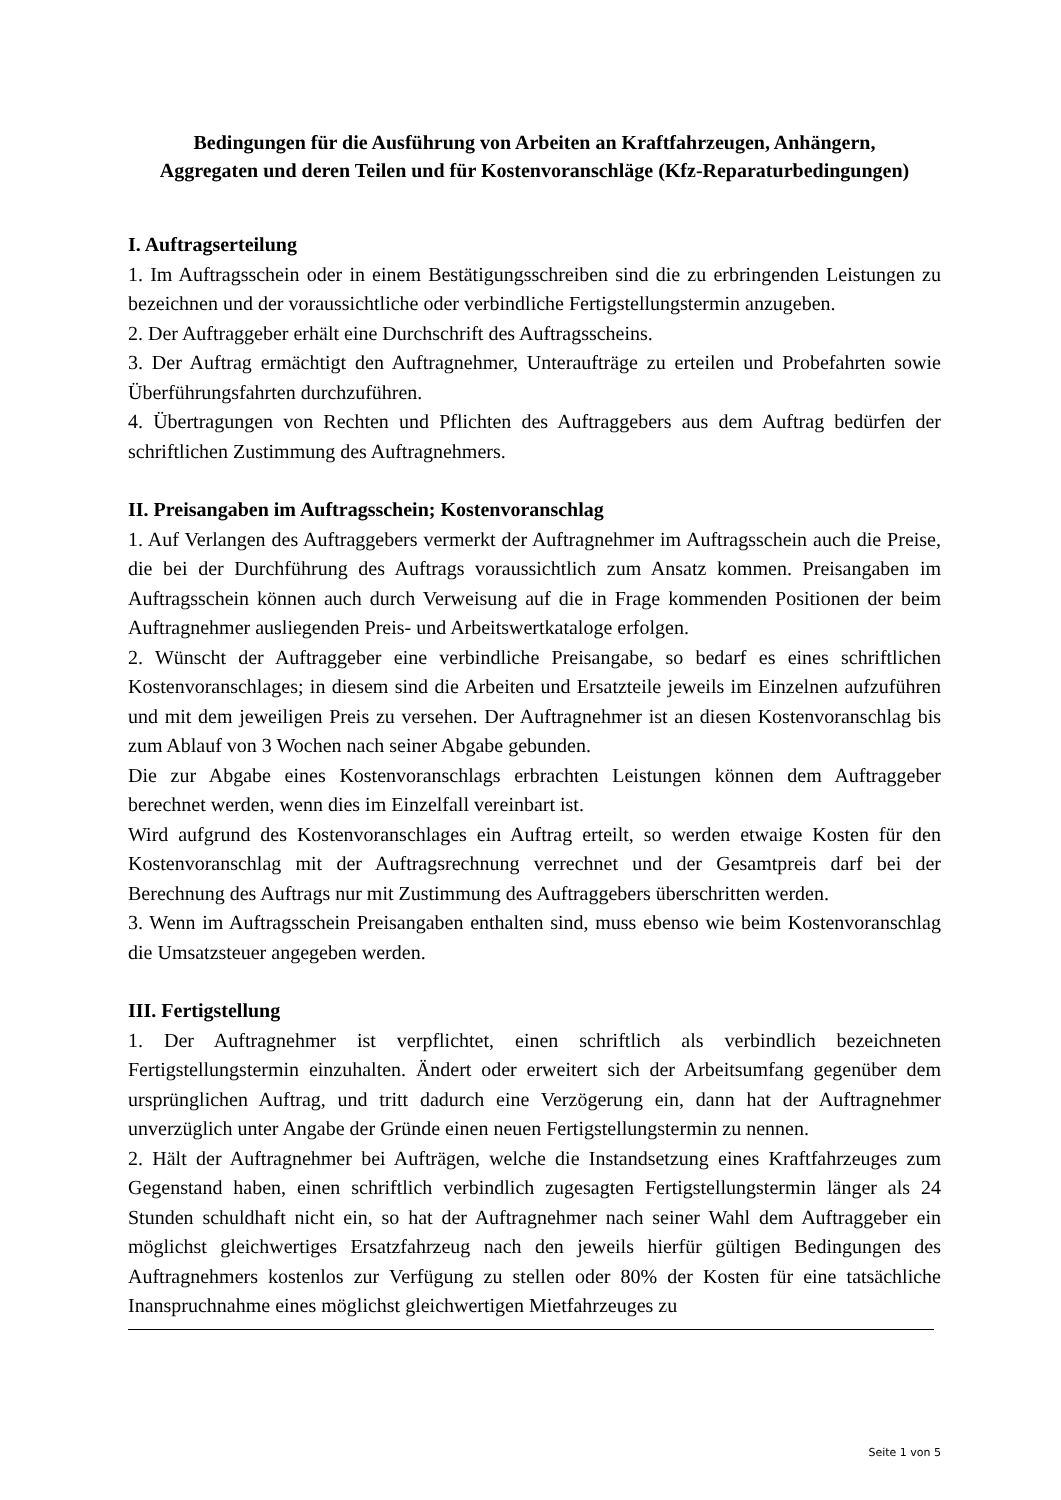Bedingungen für die Ausführung von Arbeiten an Kraftfahrzeugen, Anhängern,
Aggregaten und deren Teilen und für Kostenvoranschläge (Kfz-Reparaturbedingungen)
I. Auftragserteilung
1. Im Auftragsschein oder in einem Bestätigungsschreiben sind die zu erbringenden Leistungen zu bezeichnen und der voraussichtliche oder verbindliche Fertigstellungstermin anzugeben.
2. Der Auftraggeber erhält eine Durchschrift des Auftragsscheins.
3. Der Auftrag ermächtigt den Auftragnehmer, Unteraufträge zu erteilen und Probefahrten sowie Überführungsfahrten durchzuführen.
4. Übertragungen von Rechten und Pflichten des Auftraggebers aus dem Auftrag bedürfen der schriftlichen Zustimmung des Auftragnehmers.
II. Preisangaben im Auftragsschein; Kostenvoranschlag
1. Auf Verlangen des Auftraggebers vermerkt der Auftragnehmer im Auftragsschein auch die Preise, die bei der Durchführung des Auftrags voraussichtlich zum Ansatz kommen. Preisangaben im Auftragsschein können auch durch Verweisung auf die in Frage kommenden Positionen der beim Auftragnehmer ausliegenden Preis- und Arbeitswertkataloge erfolgen.
2. Wünscht der Auftraggeber eine verbindliche Preisangabe, so bedarf es eines schriftlichen Kostenvoranschlages; in diesem sind die Arbeiten und Ersatzteile jeweils im Einzelnen aufzuführen und mit dem jeweiligen Preis zu versehen. Der Auftragnehmer ist an diesen Kostenvoranschlag bis zum Ablauf von 3 Wochen nach seiner Abgabe gebunden.
Die zur Abgabe eines Kostenvoranschlags erbrachten Leistungen können dem Auftraggeber berechnet werden, wenn dies im Einzelfall vereinbart ist.
Wird aufgrund des Kostenvoranschlages ein Auftrag erteilt, so werden etwaige Kosten für den Kostenvoranschlag mit der Auftragsrechnung verrechnet und der Gesamtpreis darf bei der Berechnung des Auftrags nur mit Zustimmung des Auftraggebers überschritten werden.
3. Wenn im Auftragsschein Preisangaben enthalten sind, muss ebenso wie beim Kostenvoranschlag die Umsatzsteuer angegeben werden.
III. Fertigstellung
1. Der Auftragnehmer ist verpflichtet, einen schriftlich als verbindlich bezeichneten Fertigstellungstermin einzuhalten. Ändert oder erweitert sich der Arbeitsumfang gegenüber dem ursprünglichen Auftrag, und tritt dadurch eine Verzögerung ein, dann hat der Auftragnehmer unverzüglich unter Angabe der Gründe einen neuen Fertigstellungstermin zu nennen.
2. Hält der Auftragnehmer bei Aufträgen, welche die Instandsetzung eines Kraftfahrzeuges zum Gegenstand haben, einen schriftlich verbindlich zugesagten Fertigstellungstermin länger als 24 Stunden schuldhaft nicht ein, so hat der Auftragnehmer nach seiner Wahl dem Auftraggeber ein möglichst gleichwertiges Ersatzfahrzeug nach den jeweils hierfür gültigen Bedingungen des Auftragnehmers kostenlos zur Verfügung zu stellen oder 80% der Kosten für eine tatsächliche Inanspruchnahme eines möglichst gleichwertigen Mietfahrzeuges zu
Seite 1 von 5